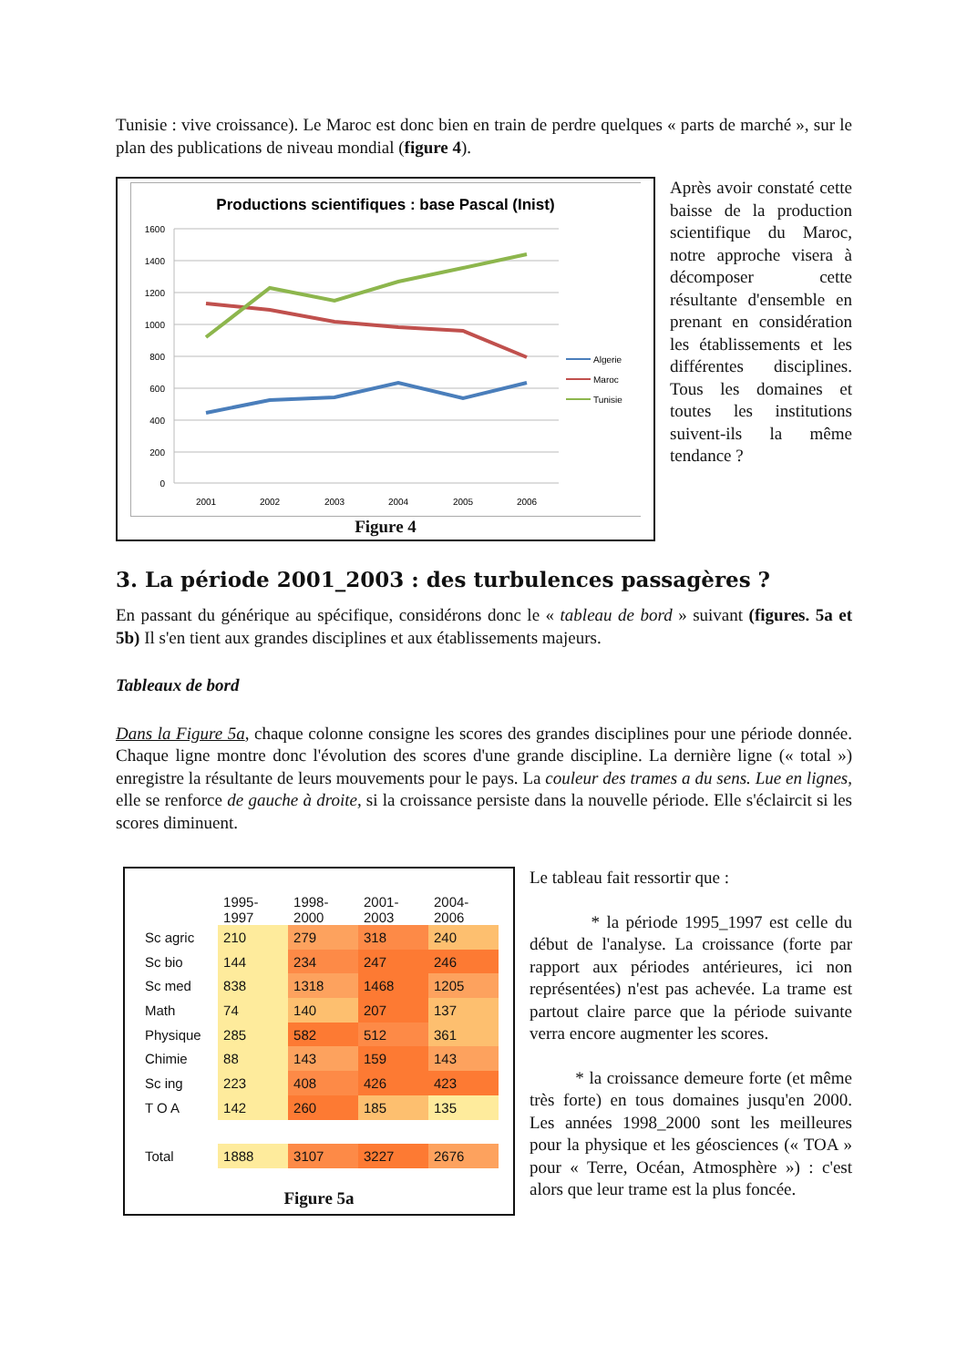Tunisie : vive croissance). Le Maroc est donc bien en train de perdre quelques « parts de marché », sur le plan des publications de niveau mondial (figure 4).
Productions scientifiques : base Pascal (Inist)
1600
1400
1200
1000
800
600
400
200
0
2001
2002
2003
2004
2005
2006
Algerie
Maroc
Tunisie
Figure 4
Après avoir constaté cette baisse de la production scientifique du Maroc, notre approche visera à décomposer cette résultante d'ensemble en prenant en considération les établissements et les différentes disciplines. Tous les domaines et toutes les institutions suivent-ils la même tendance ?
3. La période 2001_2003 : des turbulences passagères ?
En passant du générique au spécifique, considérons donc le « tableau de bord » suivant (figures. 5a et 5b) Il s'en tient aux grandes disciplines et aux établissements majeurs.
Tableaux de bord
Dans la Figure 5a, chaque colonne consigne les scores des grandes disciplines pour une période donnée. Chaque ligne montre donc l'évolution des scores d'une grande discipline. La dernière ligne (« total ») enregistre la résultante de leurs mouvements pour le pays. La couleur des trames a du sens. Lue en lignes, elle se renforce de gauche à droite, si la croissance persiste dans la nouvelle période. Elle s'éclaircit si les scores diminuent.
| | 1995-1997 | 1998-2000 | 2001-2003 | 2004-2006 |
| --- | --- | --- | --- | --- |
| Sc agric | 210 | 279 | 318 | 240 |
| Sc bio | 144 | 234 | 247 | 246 |
| Sc med | 838 | 1318 | 1468 | 1205 |
| Math | 74 | 140 | 207 | 137 |
| Physique | 285 | 582 | 512 | 361 |
| Chimie | 88 | 143 | 159 | 143 |
| Sc ing | 223 | 408 | 426 | 423 |
| T O A | 142 | 260 | 185 | 135 |
| Total | 1888 | 3107 | 3227 | 2676 |
Figure 5a
Le tableau fait ressortir que :
* la période 1995_1997 est celle du début de l'analyse. La croissance (forte par rapport aux périodes antérieures, ici non représentées) n'est pas achevée. La trame est partout claire parce que la période suivante verra encore augmenter les scores.
* la croissance demeure forte (et même très forte) en tous domaines jusqu'en 2000. Les années 1998_2000 sont les meilleures pour la physique et les géosciences (« TOA » pour « Terre, Océan, Atmosphère ») : c'est alors que leur trame est la plus foncée.